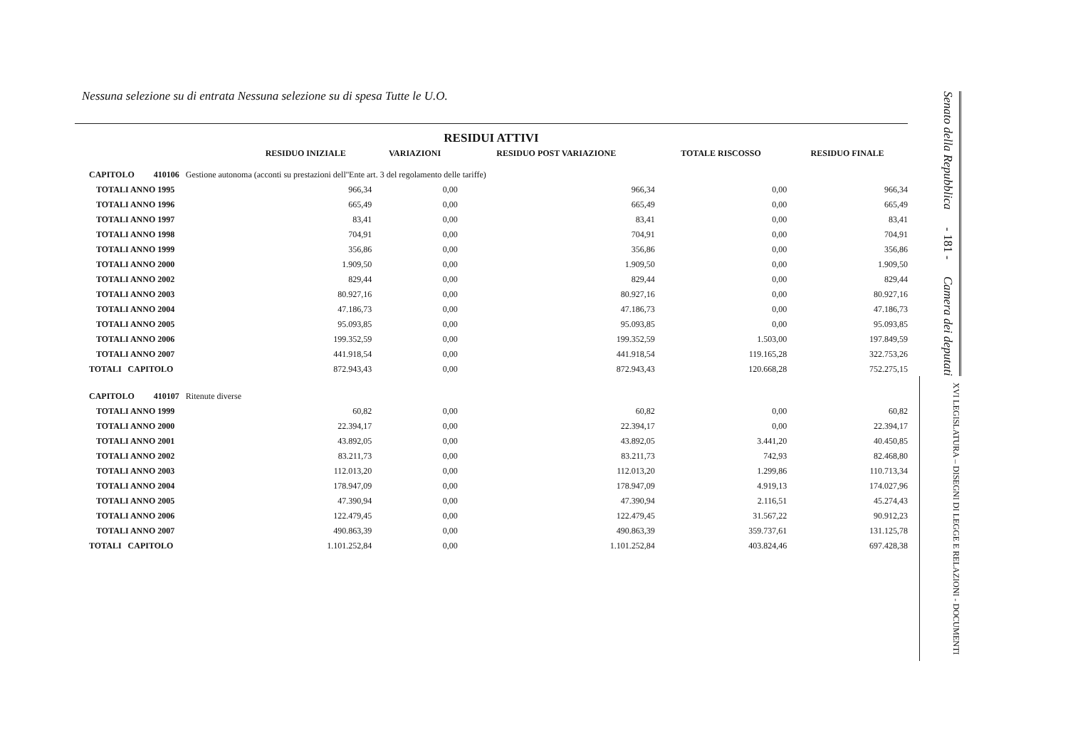Nessuna selezione su di entrata Nessuna selezione su di spesa Tutte le U.O.
RESIDUI ATTIVI
| | RESIDUO INIZIALE | VARIAZIONI | RESIDUO POST VARIAZIONE | TOTALE RISCOSSO | RESIDUO FINALE |
| --- | --- | --- | --- | --- | --- |
| CAPITOLO 410106 Gestione autonoma (acconti su prestazioni dell''Ente art. 3 del regolamento delle tariffe) | | | | | |
| TOTALI ANNO 1995 | 966,34 | 0,00 | 966,34 | 0,00 | 966,34 |
| TOTALI ANNO 1996 | 665,49 | 0,00 | 665,49 | 0,00 | 665,49 |
| TOTALI ANNO 1997 | 83,41 | 0,00 | 83,41 | 0,00 | 83,41 |
| TOTALI ANNO 1998 | 704,91 | 0,00 | 704,91 | 0,00 | 704,91 |
| TOTALI ANNO 1999 | 356,86 | 0,00 | 356,86 | 0,00 | 356,86 |
| TOTALI ANNO 2000 | 1.909,50 | 0,00 | 1.909,50 | 0,00 | 1.909,50 |
| TOTALI ANNO 2002 | 829,44 | 0,00 | 829,44 | 0,00 | 829,44 |
| TOTALI ANNO 2003 | 80.927,16 | 0,00 | 80.927,16 | 0,00 | 80.927,16 |
| TOTALI ANNO 2004 | 47.186,73 | 0,00 | 47.186,73 | 0,00 | 47.186,73 |
| TOTALI ANNO 2005 | 95.093,85 | 0,00 | 95.093,85 | 0,00 | 95.093,85 |
| TOTALI ANNO 2006 | 199.352,59 | 0,00 | 199.352,59 | 1.503,00 | 197.849,59 |
| TOTALI ANNO 2007 | 441.918,54 | 0,00 | 441.918,54 | 119.165,28 | 322.753,26 |
| TOTALI CAPITOLO | 872.943,43 | 0,00 | 872.943,43 | 120.668,28 | 752.275,15 |
| CAPITOLO 410107 Ritenute diverse | | | | | |
| TOTALI ANNO 1999 | 60,82 | 0,00 | 60,82 | 0,00 | 60,82 |
| TOTALI ANNO 2000 | 22.394,17 | 0,00 | 22.394,17 | 0,00 | 22.394,17 |
| TOTALI ANNO 2001 | 43.892,05 | 0,00 | 43.892,05 | 3.441,20 | 40.450,85 |
| TOTALI ANNO 2002 | 83.211,73 | 0,00 | 83.211,73 | 742,93 | 82.468,80 |
| TOTALI ANNO 2003 | 112.013,20 | 0,00 | 112.013,20 | 1.299,86 | 110.713,34 |
| TOTALI ANNO 2004 | 178.947,09 | 0,00 | 178.947,09 | 4.919,13 | 174.027,96 |
| TOTALI ANNO 2005 | 47.390,94 | 0,00 | 47.390,94 | 2.116,51 | 45.274,43 |
| TOTALI ANNO 2006 | 122.479,45 | 0,00 | 122.479,45 | 31.567,22 | 90.912,23 |
| TOTALI ANNO 2007 | 490.863,39 | 0,00 | 490.863,39 | 359.737,61 | 131.125,78 |
| TOTALI CAPITOLO | 1.101.252,84 | 0,00 | 1.101.252,84 | 403.824,46 | 697.428,38 |
Senato della Repubblica - 181 - Camera dei deputati
XVI LEGISLATURA – DISEGNI DI LEGGE E RELAZIONI - DOCUMENTI